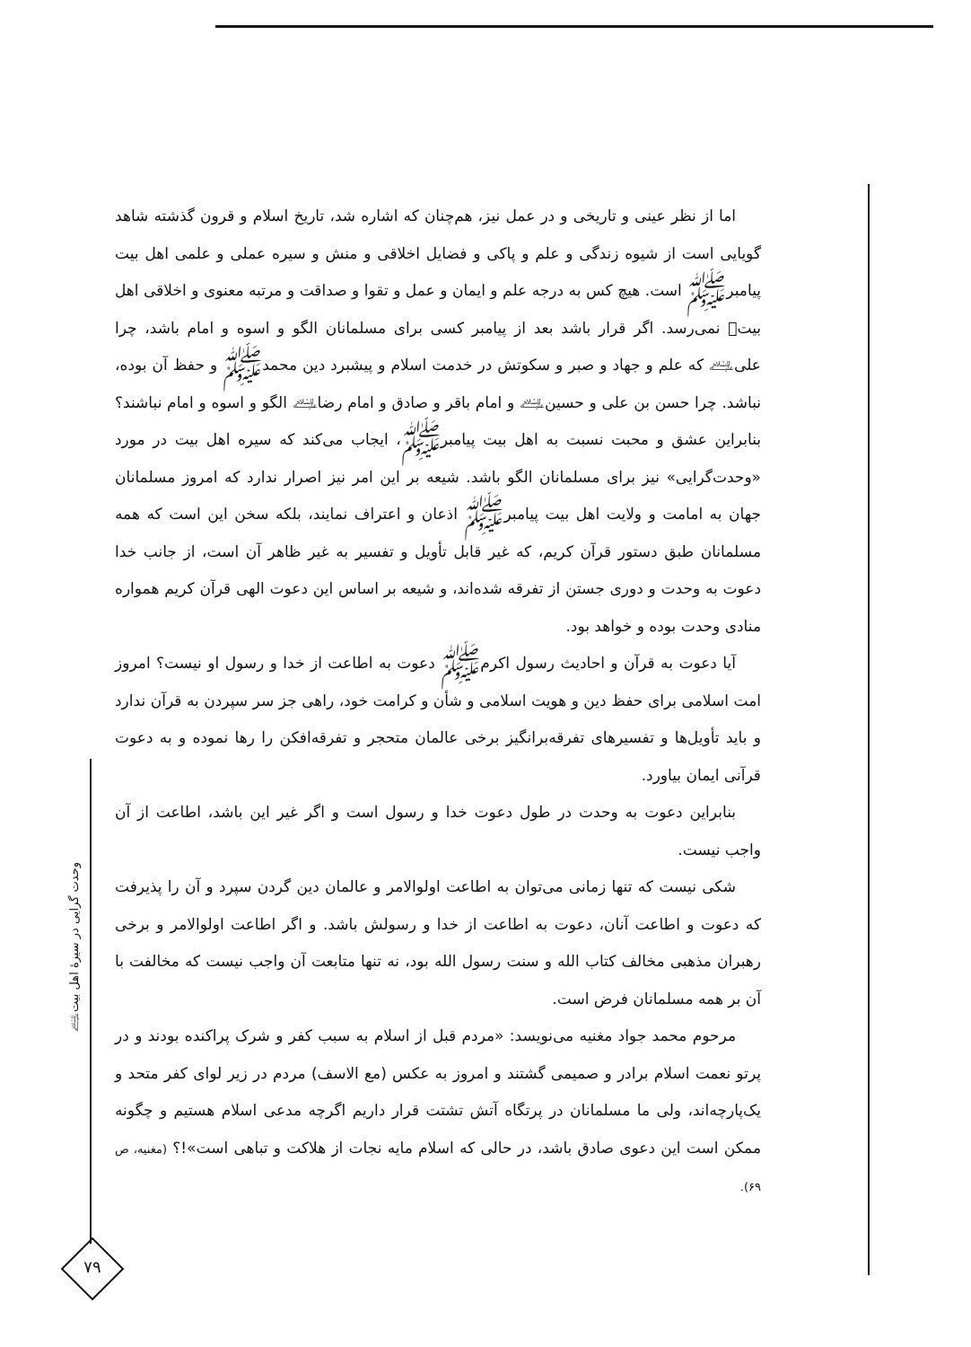اما از نظر عینی و تاریخی و در عمل نیز، هم‌چنان که اشاره شد، تاریخ اسلام و قرون گذشته شاهد گویایی است از شیوه زندگی و علم و پاکی و فضایل اخلاقی و منش و سیره عملی و علمی اهل بیت پیامبرﷺ است. هیچ کس به درجه علم و ایمان و عمل و تقوا و صداقت و مرتبه معنوی و اخلاقی اهل بیت﷩ نمی‌رسد. اگر قرار باشد بعد از پیامبر کسی برای مسلمانان الگو و اسوه و امام باشد، چرا علی﵇ که علم و جهاد و صبر و سکوتش در خدمت اسلام و پیشبرد دین محمدﷺ و حفظ آن بوده، نباشد. چرا حسن بن علی و حسین﵇ و امام باقر و صادق و امام رضا﵇ الگو و اسوه و امام نباشند؟ بنابراین عشق و محبت نسبت به اهل بیت پیامبرﷺ، ایجاب می‌کند که سیره اهل بیت در مورد «وحدت‌گرایی» نیز برای مسلمانان الگو باشد. شیعه بر این امر نیز اصرار ندارد که امروز مسلمانان جهان به امامت و ولایت اهل بیت پیامبرﷺ اذعان و اعتراف نمایند، بلکه سخن این است که همه مسلمانان طبق دستور قرآن کریم، که غیر قابل تأویل و تفسیر به غیر ظاهر آن است، از جانب خدا دعوت به وحدت و دوری جستن از تفرقه شده‌اند، و شیعه بر اساس این دعوت الهی قرآن کریم همواره منادی وحدت بوده و خواهد بود.
آیا دعوت به قرآن و احادیث رسول اکرمﷺ دعوت به اطاعت از خدا و رسول او نیست؟ امروز امت اسلامی برای حفظ دین و هویت اسلامی و شأن و کرامت خود، راهی جز سر سپردن به قرآن ندارد و باید تأویل‌ها و تفسیرهای تفرقه‌برانگیز برخی عالمان متحجر و تفرقه‌افکن را رها نموده و به دعوت قرآنی ایمان بیاورد.
بنابراین دعوت به وحدت در طول دعوت خدا و رسول است و اگر غیر این باشد، اطاعت از آن واجب نیست.
شکی نیست که تنها زمانی می‌توان به اطاعت اولوالامر و عالمان دین گردن سپرد و آن را پذیرفت که دعوت و اطاعت آنان، دعوت به اطاعت از خدا و رسولش باشد. و اگر اطاعت اولوالامر و برخی رهبران مذهبی مخالف کتاب الله و سنت رسول الله بود، نه تنها متابعت آن واجب نیست که مخالفت با آن بر همه مسلمانان فرض است.
مرحوم محمد جواد مغنیه می‌نویسد: «مردم قبل از اسلام به سبب کفر و شرک پراکنده بودند و در پرتو نعمت اسلام برادر و صمیمی گشتند و امروز به عکس (مع الاسف) مردم در زیر لوای کفر متحد و یک‌پارچه‌اند، ولی ما مسلمانان در پرتگاه آتش تشتت قرار داریم اگرچه مدعی اسلام هستیم و چگونه ممکن است این دعوی صادق باشد، در حالی که اسلام مایه نجات از هلاکت و تباهی است»!؟ (مغنیه، ص ۶۹).
وحدت گرایی در سیرهٔ اهل بیت﵇
۷۹